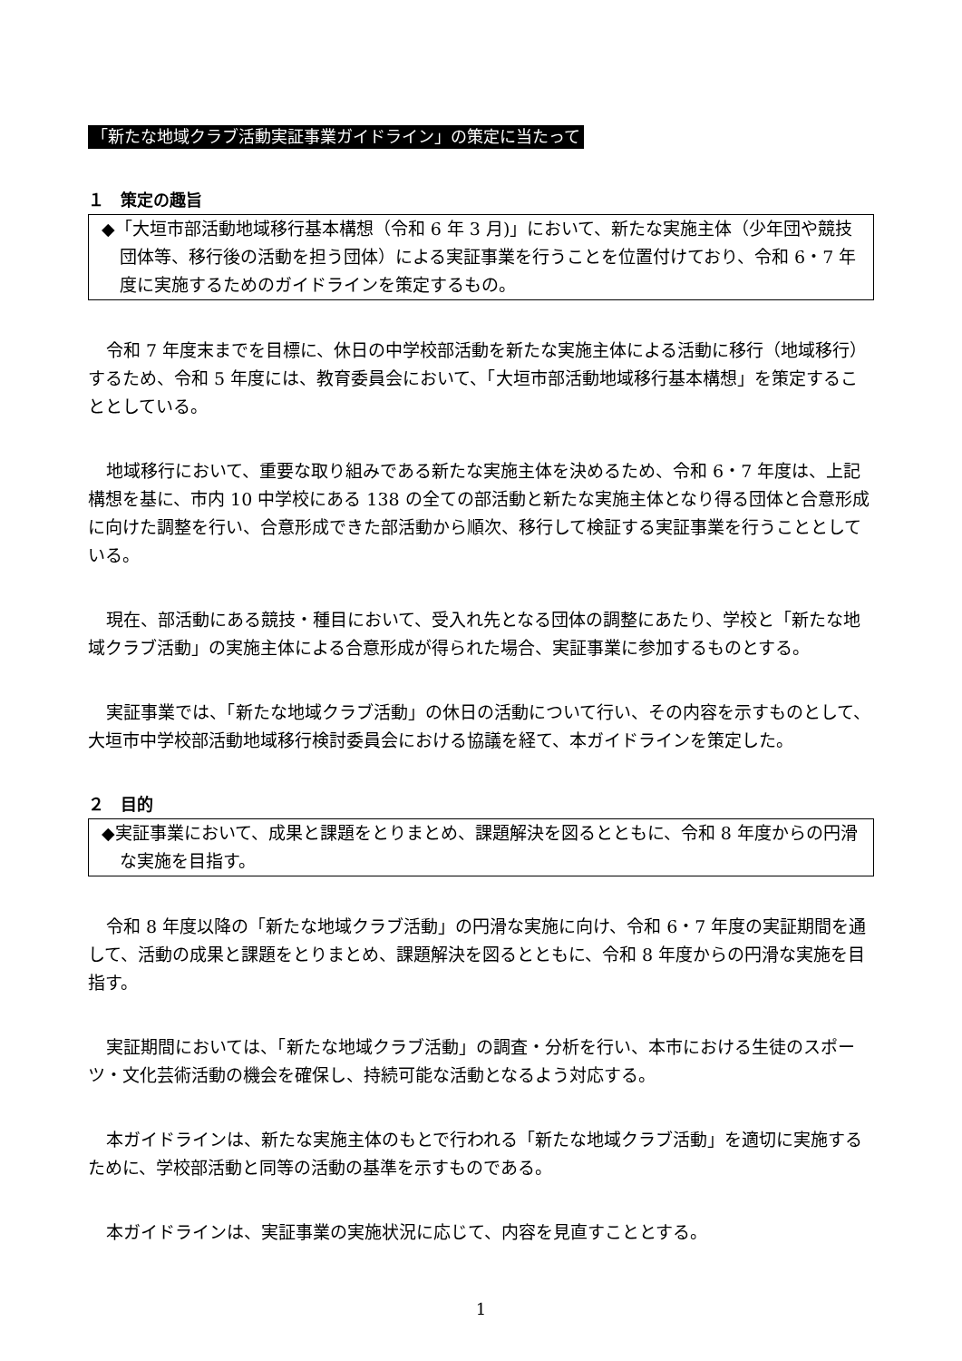「新たな地域クラブ活動実証事業ガイドライン」の策定に当たって
１　策定の趣旨
◆「大垣市部活動地域移行基本構想（令和 6 年 3 月)」において、新たな実施主体（少年団や競技団体等、移行後の活動を担う団体）による実証事業を行うことを位置付けており、令和 6・7 年度に実施するためのガイドラインを策定するもの。
令和 7 年度末までを目標に、休日の中学校部活動を新たな実施主体による活動に移行（地域移行）するため、令和 5 年度には、教育委員会において、「大垣市部活動地域移行基本構想」を策定することとしている。
地域移行において、重要な取り組みである新たな実施主体を決めるため、令和 6・7 年度は、上記構想を基に、市内 10 中学校にある 138 の全ての部活動と新たな実施主体となり得る団体と合意形成に向けた調整を行い、合意形成できた部活動から順次、移行して検証する実証事業を行うこととしている。
現在、部活動にある競技・種目において、受入れ先となる団体の調整にあたり、学校と「新たな地域クラブ活動」の実施主体による合意形成が得られた場合、実証事業に参加するものとする。
実証事業では、「新たな地域クラブ活動」の休日の活動について行い、その内容を示すものとして、大垣市中学校部活動地域移行検討委員会における協議を経て、本ガイドラインを策定した。
２　目的
◆実証事業において、成果と課題をとりまとめ、課題解決を図るとともに、令和 8 年度からの円滑な実施を目指す。
令和 8 年度以降の「新たな地域クラブ活動」の円滑な実施に向け、令和 6・7 年度の実証期間を通して、活動の成果と課題をとりまとめ、課題解決を図るとともに、令和 8 年度からの円滑な実施を目指す。
実証期間においては、「新たな地域クラブ活動」の調査・分析を行い、本市における生徒のスポーツ・文化芸術活動の機会を確保し、持続可能な活動となるよう対応する。
本ガイドラインは、新たな実施主体のもとで行われる「新たな地域クラブ活動」を適切に実施するために、学校部活動と同等の活動の基準を示すものである。
本ガイドラインは、実証事業の実施状況に応じて、内容を見直すこととする。
1